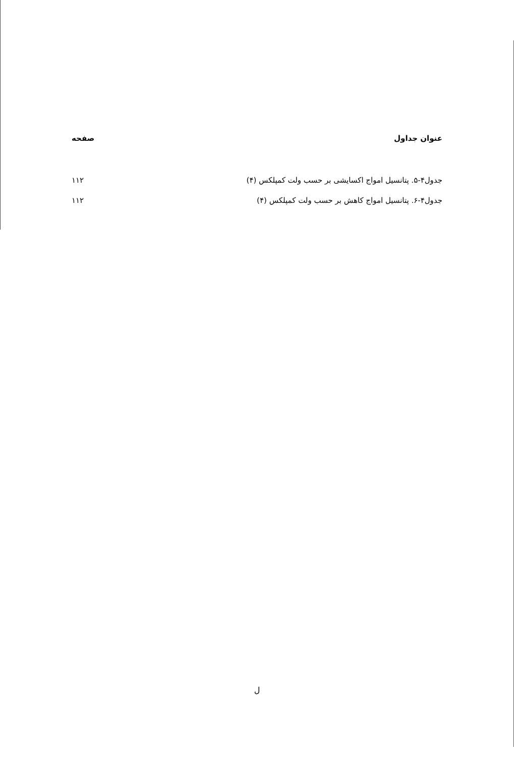عنوان جداول صفحه
جدول۴-۵. پتانسیل امواج اکسایشی بر حسب ولت کمپلکس (۴) ۱۱۲
جدول۴-۶. پتانسیل امواج کاهش بر حسب ولت کمپلکس (۴) ۱۱۲
ل